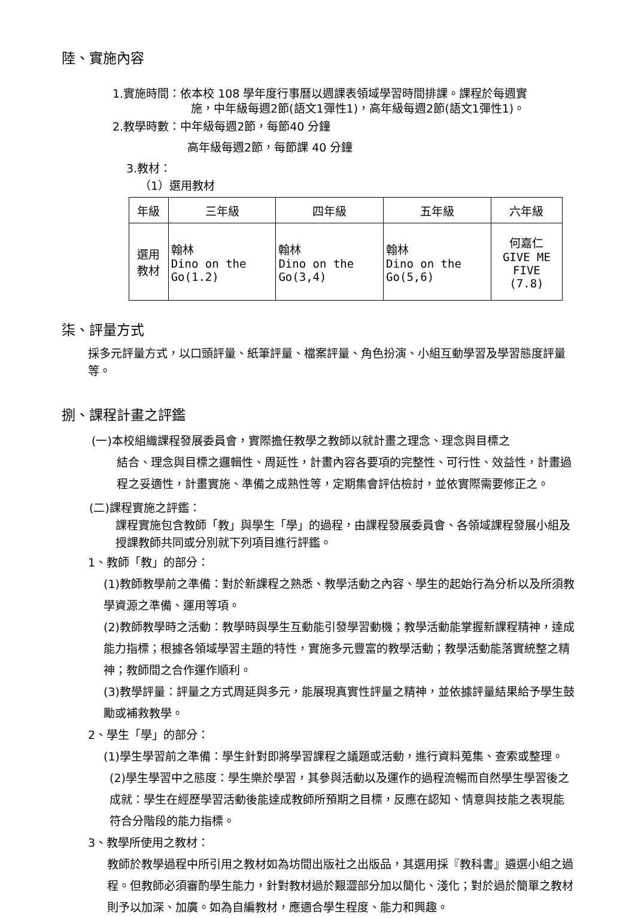陸、實施內容
1.實施時間：依本校 108 學年度行事曆以週課表領域學習時間排課。課程於每週實
施，中年級每週2節(語文1彈性1)，高年級每週2節(語文1彈性1)。
2.教學時數：中年級每週2節，每節40 分鐘
高年級每週2節，每節課 40 分鐘
3.教材：
（1）選用教材
| 年級 | 三年級 | 四年級 | 五年級 | 六年級 |
| 選用教材 | 翰林 Dino on the Go(1.2) | 翰林 Dino on the Go(3,4) | 翰林 Dino on the Go(5,6) | 何嘉仁 GIVE ME FIVE (7.8) |
柒、評量方式
採多元評量方式，以口頭評量、紙筆評量、檔案評量、角色扮演、小組互動學習及學習態度評量等。
捌、課程計畫之評鑑
(一)本校組織課程發展委員會，實際擔任教學之教師以就計畫之理念、理念與目標之
結合、理念與目標之邏輯性、周延性，計畫內容各要項的完整性、可行性、效益性，計畫過程之妥適性，計畫實施、準備之成熟性等，定期集會評估檢討，並依實際需要修正之。
(二)課程實施之評鑑：
課程實施包含教師「教」與學生「學」的過程，由課程發展委員會、各領域課程發展小組及授課教師共同或分別就下列項目進行評鑑。
1、教師「教」的部分：
(1)教師教學前之準備：對於新課程之熟悉、教學活動之內容、學生的起始行為分析以及所須教學資源之準備、運用等項。
(2)教師教學時之活動：教學時與學生互動能引發學習動機；教學活動能掌握新課程精神，達成能力指標；根據各領域學習主題的特性，實施多元豐富的教學活動；教學活動能落實統整之精神；教師間之合作運作順利。
(3)教學評量：評量之方式周延與多元，能展現真實性評量之精神，並依據評量結果給予學生鼓勵或補救教學。
2、學生「學」的部分：
(1)學生學習前之準備：學生針對即將學習課程之議題或活動，進行資料蒐集、查索或整理。
(2)學生學習中之態度：學生樂於學習，其參與活動以及運作的過程流暢而自然學生學習後之成就：學生在經歷學習活動後能達成教師所預期之目標，反應在認知、情意與技能之表現能符合分階段的能力指標。
3、教學所使用之教材：
教師於教學過程中所引用之教材如為坊間出版社之出版品，其選用採『教科書』遴選小組之過程。但教師必須審酌學生能力，針對教材過於艱澀部分加以簡化、淺化；對於過於簡單之教材則予以加深、加廣。如為自編教材，應適合學生程度、能力和興趣。